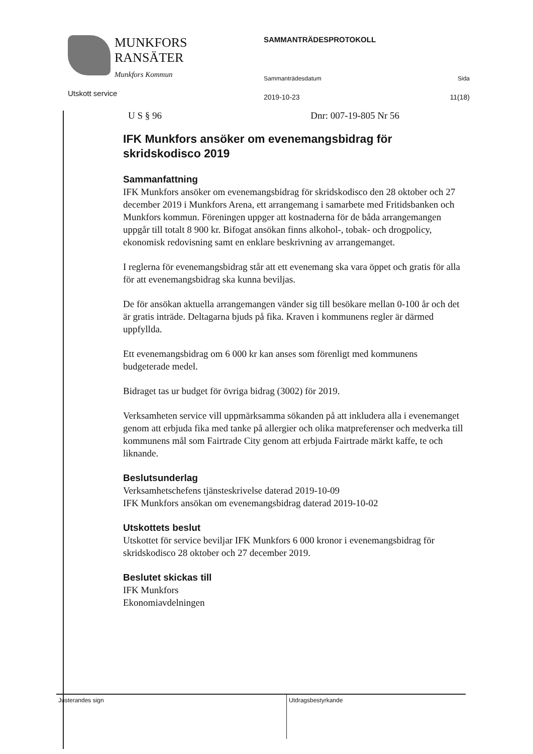MUNKFORS
RANSÄTER
Munkfors Kommun
Utskott service
SAMMANTRÄDESPROTOKOLL
Sammanträdesdatum Sida
2019-10-23 11(18)
U S § 96 Dnr: 007-19-805 Nr 56
IFK Munkfors ansöker om evenemangsbidrag för skridskodisco 2019
Sammanfattning
IFK Munkfors ansöker om evenemangsbidrag för skridskodisco den 28 oktober och 27 december 2019 i Munkfors Arena, ett arrangemang i samarbete med Fritidsbanken och Munkfors kommun. Föreningen uppger att kostnaderna för de båda arrangemangen uppgår till totalt 8 900 kr. Bifogat ansökan finns alkohol-, tobak- och drogpolicy, ekonomisk redovisning samt en enklare beskrivning av arrangemanget.
I reglerna för evenemangsbidrag står att ett evenemang ska vara öppet och gratis för alla för att evenemangsbidrag ska kunna beviljas.
De för ansökan aktuella arrangemangen vänder sig till besökare mellan 0-100 år och det är gratis inträde. Deltagarna bjuds på fika. Kraven i kommunens regler är därmed uppfyllda.
Ett evenemangsbidrag om 6 000 kr kan anses som förenligt med kommunens budgeterade medel.
Bidraget tas ur budget för övriga bidrag (3002) för 2019.
Verksamheten service vill uppmärksamma sökanden på att inkludera alla i evenemanget genom att erbjuda fika med tanke på allergier och olika matpreferenser och medverka till kommunens mål som Fairtrade City genom att erbjuda Fairtrade märkt kaffe, te och liknande.
Beslutsunderlag
Verksamhetschefens tjänsteskrivelse daterad 2019-10-09
IFK Munkfors ansökan om evenemangsbidrag daterad 2019-10-02
Utskottets beslut
Utskottet för service beviljar IFK Munkfors 6 000 kronor i evenemangsbidrag för skridskodisco 28 oktober och 27 december 2019.
Beslutet skickas till
IFK Munkfors
Ekonomiavdelningen
Justerandes sign
Utdragsbestyrkande